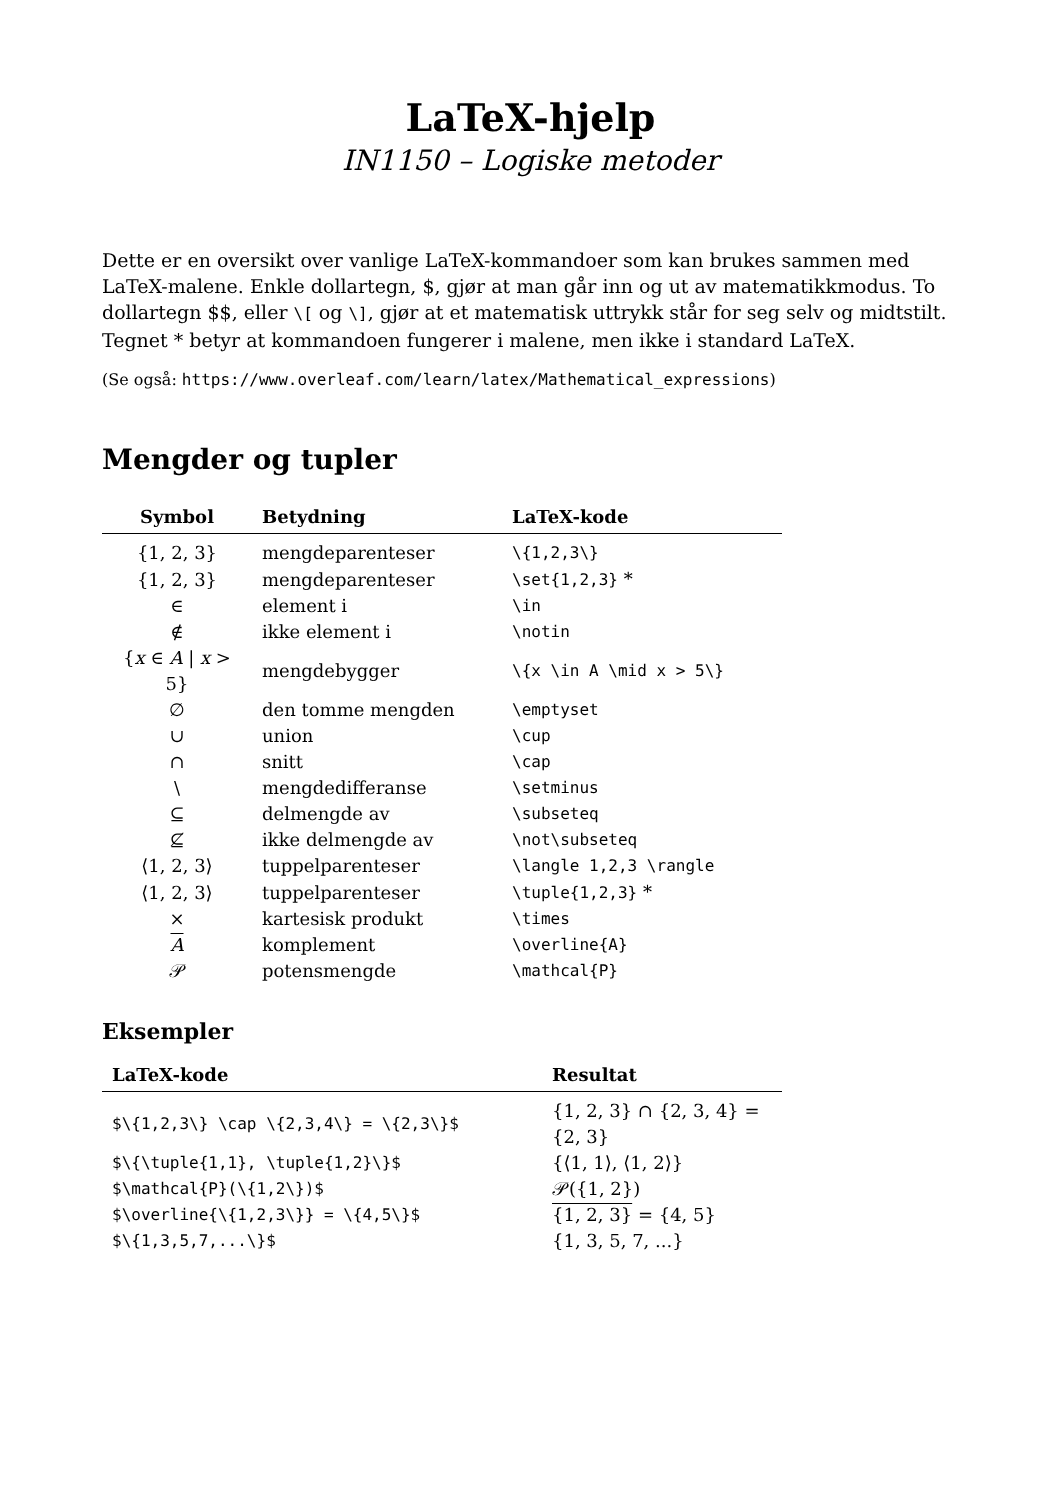LaTeX-hjelp
IN1150 – Logiske metoder
Dette er en oversikt over vanlige LaTeX-kommandoer som kan brukes sammen med LaTeX-malene. Enkle dollartegn, $, gjør at man går inn og ut av matematikkmodus. To dollartegn $$, eller \[ og \], gjør at et matematisk uttrykk står for seg selv og midtstilt. Tegnet * betyr at kommandoen fungerer i malene, men ikke i standard LaTeX.
(Se også: https://www.overleaf.com/learn/latex/Mathematical_expressions)
Mengder og tupler
| Symbol | Betydning | LaTeX-kode |
| --- | --- | --- |
| {1, 2, 3} | mengdeparenteser | \{1,2,3\} |
| {1, 2, 3} | mengdeparenteser | \set{1,2,3} * |
| ∈ | element i | \in |
| ∉ | ikke element i | \notin |
| { x ∈ A / x > 5} | mengdebygger | \{x \in A \mid x > 5\} |
| ∅ | den tomme mengden | \emptyset |
| ∪ | union | \cup |
| ∩ | snitt | \cap |
| \ | mengdedifferanse | \setminus |
| ⊆ | delmengde av | \subseteq |
| ⊈ | ikke delmengde av | \not\subseteq |
| ⟨1, 2, 3⟩ | tuppelparenteser | \langle 1,2,3 \rangle |
| ⟨1, 2, 3⟩ | tuppelparenteser | \tuple{1,2,3} * |
| × | kartesisk produkt | \times |
| A | komplement | \overline{A} |
| 𝒫 | potensmengde | \mathcal{P} |
Eksempler
| LaTeX-kode | Resultat |
| --- | --- |
| $\{1,2,3\} \cap \{2,3,4\} = \{2,3\}$ | {1, 2, 3} ∩ {2, 3, 4} = {2, 3} |
| $\{\tuple{1,1}, \tuple{1,2}\}$ | {⟨1, 1⟩, ⟨1, 2⟩} |
| $\mathcal{P}(\{1,2\})$ | 𝒫({1, 2}) |
| $\overline{\{1,2,3\}} = \{4,5\}$ | {1, 2, 3} = {4, 5} |
| $\{1,3,5,7,...\}$ | {1, 3, 5, 7, ...} |